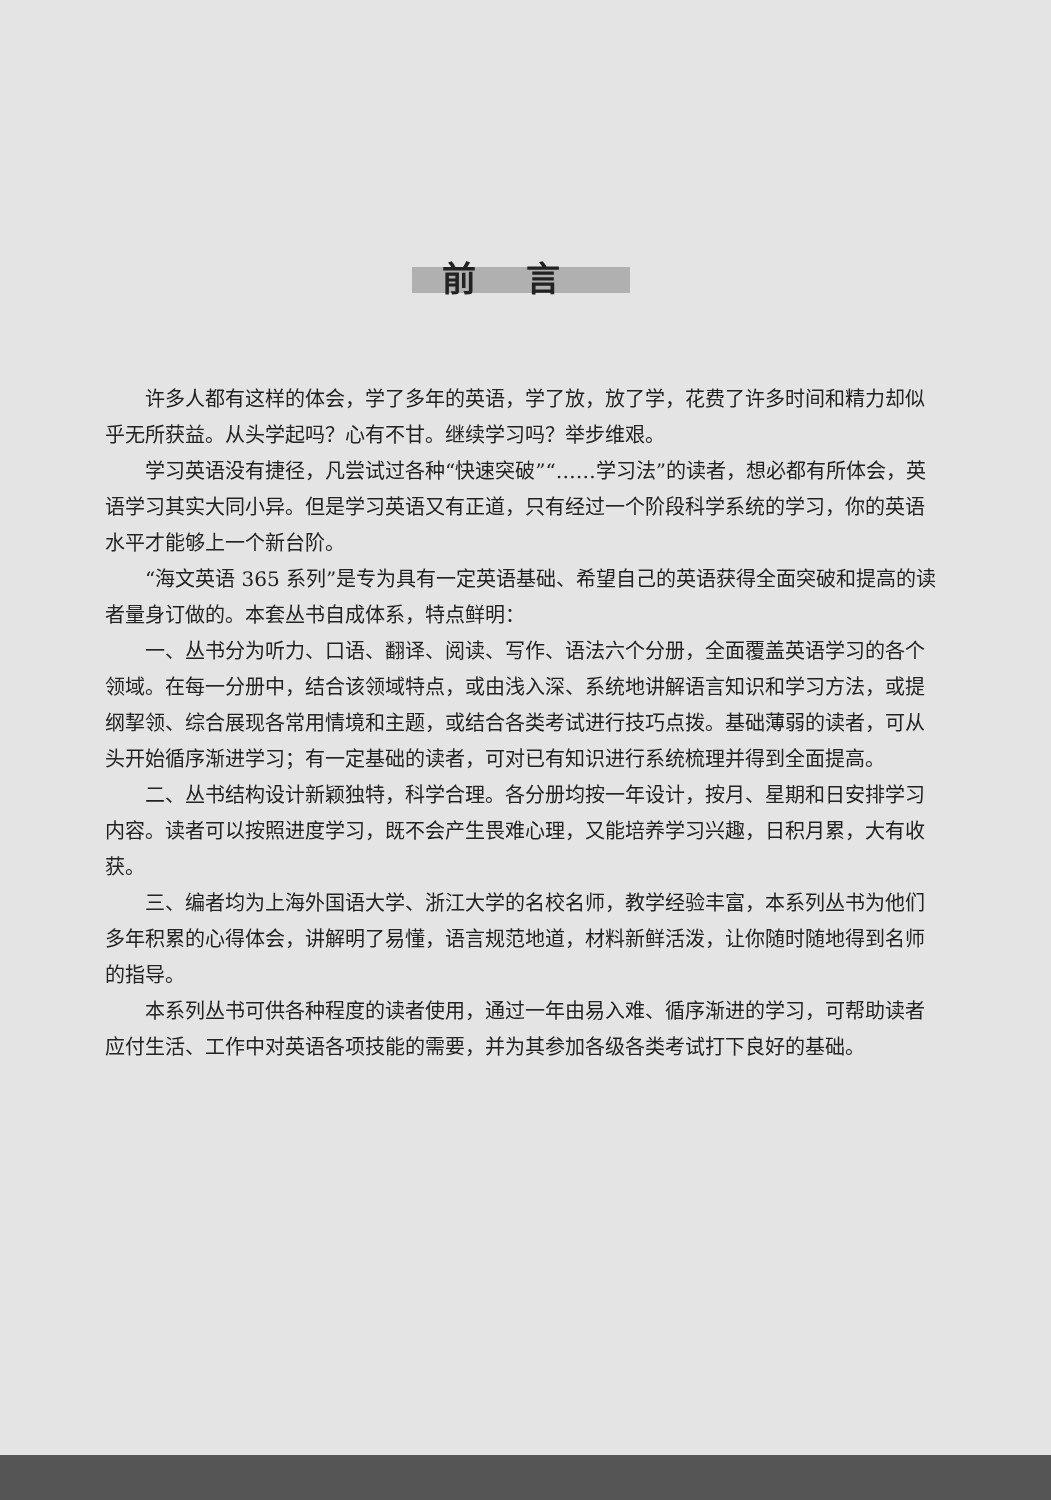前言
许多人都有这样的体会，学了多年的英语，学了放，放了学，花费了许多时间和精力却似乎无所获益。从头学起吗？心有不甘。继续学习吗？举步维艰。
学习英语没有捷径，凡尝试过各种“快速突破”“……学习法”的读者，想必都有所体会，英语学习其实大同小异。但是学习英语又有正道，只有经过一个阶段科学系统的学习，你的英语水平才能够上一个新台阶。
“海文英语 365 系列”是专为具有一定英语基础、希望自己的英语获得全面突破和提高的读者量身订做的。本套丛书自成体系，特点鲜明：
一、丛书分为听力、口语、翻译、阅读、写作、语法六个分册，全面覆盖英语学习的各个领域。在每一分册中，结合该领域特点，或由浅入深、系统地讲解语言知识和学习方法，或提纲挈领、综合展现各常用情境和主题，或结合各类考试进行技巧点拨。基础薄弱的读者，可从头开始循序渐进学习；有一定基础的读者，可对已有知识进行系统梳理并得到全面提高。
二、丛书结构设计新颖独特，科学合理。各分册均按一年设计，按月、星期和日安排学习内容。读者可以按照进度学习，既不会产生畏难心理，又能培养学习兴趣，日积月累，大有收获。
三、编者均为上海外国语大学、浙江大学的名校名师，教学经验丰富，本系列丛书为他们多年积累的心得体会，讲解明了易懂，语言规范地道，材料新鲜活泼，让你随时随地得到名师的指导。
本系列丛书可供各种程度的读者使用，通过一年由易入难、循序渐进的学习，可帮助读者应付生活、工作中对英语各项技能的需要，并为其参加各级各类考试打下良好的基础。